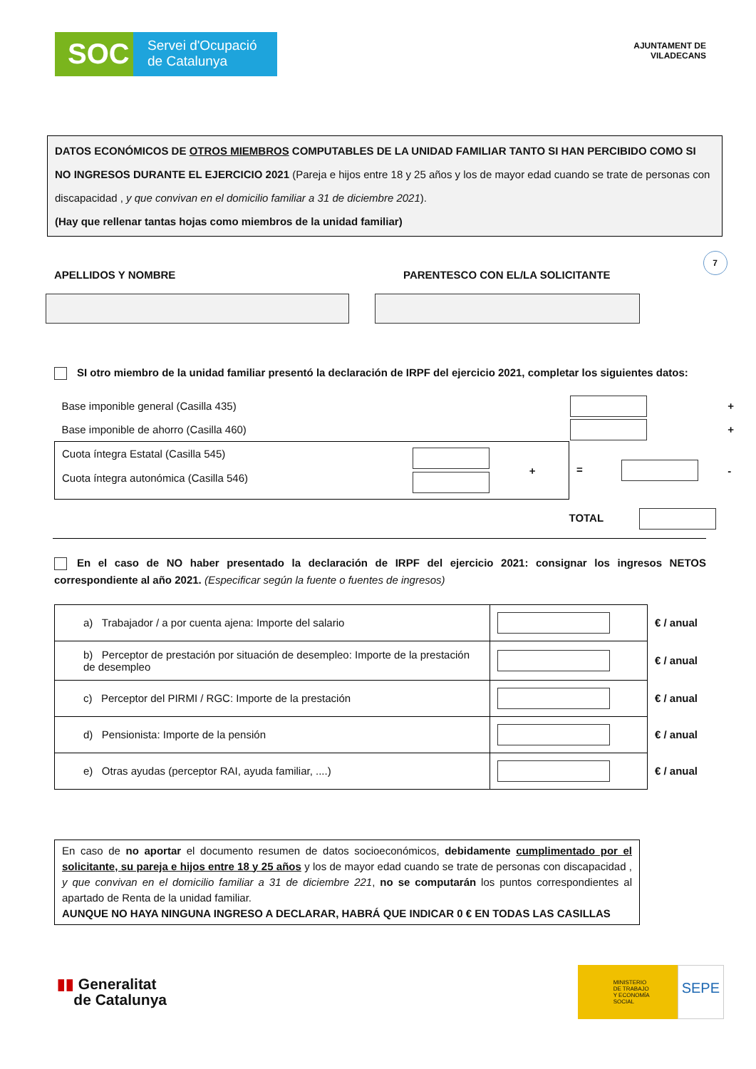SOC
Servei d'Ocupació
de Catalunya
AJUNTAMENT DE
VILADECANS
DATOS ECONÓMICOS DE OTROS MIEMBROS COMPUTABLES DE LA UNIDAD FAMILIAR TANTO SI HAN PERCIBIDO COMO SI NO INGRESOS DURANTE EL EJERCICIO 2021 (Pareja e hijos entre 18 y 25 años y los de mayor edad cuando se trate de personas con discapacidad , y que convivan en el domicilio familiar a 31 de diciembre 2021).
(Hay que rellenar tantas hojas como miembros de la unidad familiar)
APELLIDOS Y NOMBRE PARENTESCO CON EL/LA SOLICITANTE
7
SI otro miembro de la unidad familiar presentó la declaración de IRPF del ejercicio 2021, completar los siguientes datos:
| Base imponible general (Casilla 435) | | | + |
| Base imponible de ahorro (Casilla 460) | | | + |
| Cuota íntegra Estatal (Casilla 545) Cuota íntegra autonómica (Casilla 546) | + | = | - |
| | | TOTAL | |
En el caso de NO haber presentado la declaración de IRPF del ejercicio 2021: consignar los ingresos NETOS correspondiente al año 2021. (Especificar según la fuente o fuentes de ingresos)
| a) Trabajador / a por cuenta ajena: Importe del salario | | € / anual |
| b) Perceptor de prestación por situación de desempleo: Importe de la prestación de desempleo | | € / anual |
| c) Perceptor del PIRMI / RGC: Importe de la prestación | | € / anual |
| d) Pensionista: Importe de la pensión | | € / anual |
| e) Otras ayudas (perceptor RAI, ayuda familiar, ....) | | € / anual |
En caso de no aportar el documento resumen de datos socioeconómicos, debidamente cumplimentado por el solicitante, su pareja e hijos entre 18 y 25 años y los de mayor edad cuando se trate de personas con discapacidad , y que convivan en el domicilio familiar a 31 de diciembre 221, no se computarán los puntos correspondientes al apartado de Renta de la unidad familiar.
AUNQUE NO HAYA NINGUNA INGRESO A DECLARAR, HABRÁ QUE INDICAR 0 € EN TODAS LAS CASILLAS
▮▮ Generalitat
de Catalunya
MINISTERIO
DE TRABAJO
Y ECONOMÍA SOCIAL
SEPE